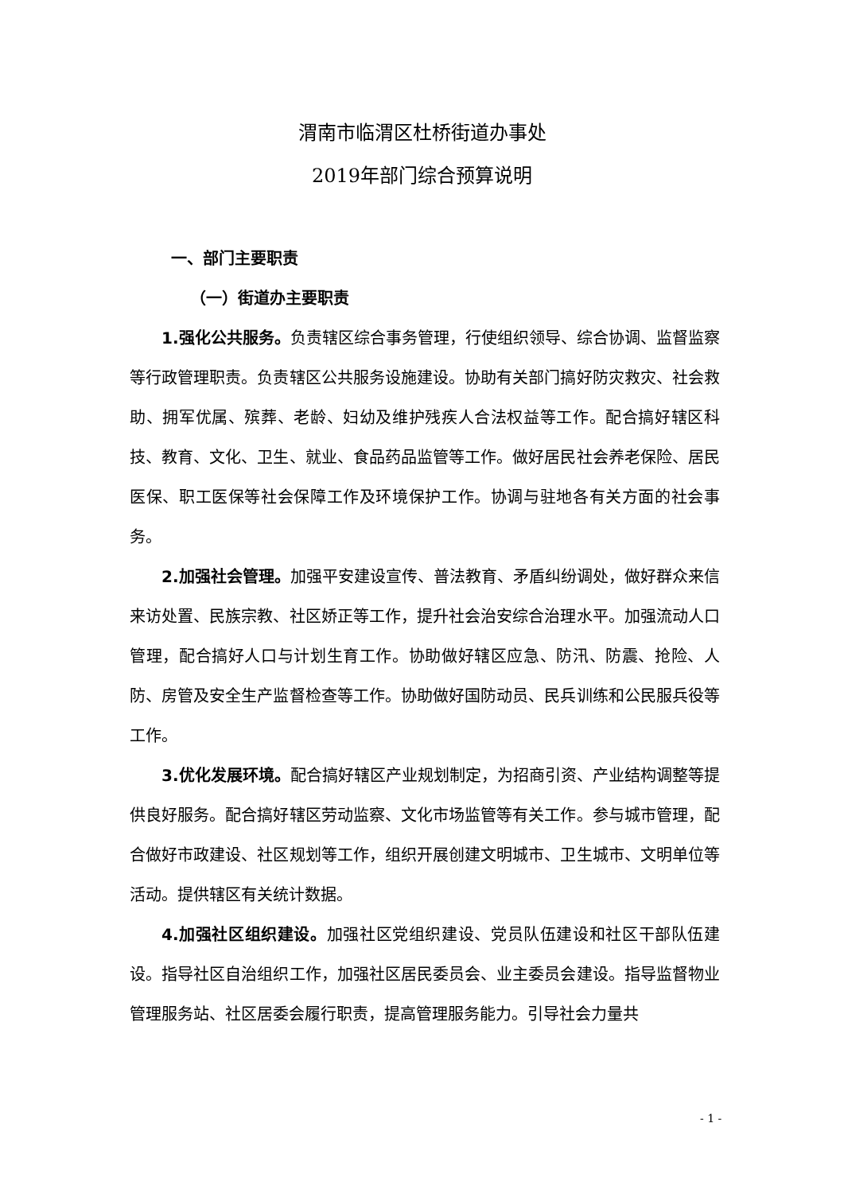渭南市临渭区杜桥街道办事处
2019年部门综合预算说明
一、部门主要职责
（一）街道办主要职责
1.强化公共服务。负责辖区综合事务管理，行使组织领导、综合协调、监督监察等行政管理职责。负责辖区公共服务设施建设。协助有关部门搞好防灾救灾、社会救助、拥军优属、殡葬、老龄、妇幼及维护残疾人合法权益等工作。配合搞好辖区科技、教育、文化、卫生、就业、食品药品监管等工作。做好居民社会养老保险、居民医保、职工医保等社会保障工作及环境保护工作。协调与驻地各有关方面的社会事务。
2.加强社会管理。加强平安建设宣传、普法教育、矛盾纠纷调处，做好群众来信来访处置、民族宗教、社区娇正等工作，提升社会治安综合治理水平。加强流动人口管理，配合搞好人口与计划生育工作。协助做好辖区应急、防汛、防震、抢险、人防、房管及安全生产监督检查等工作。协助做好国防动员、民兵训练和公民服兵役等工作。
3.优化发展环境。配合搞好辖区产业规划制定，为招商引资、产业结构调整等提供良好服务。配合搞好辖区劳动监察、文化市场监管等有关工作。参与城市管理，配合做好市政建设、社区规划等工作，组织开展创建文明城市、卫生城市、文明单位等活动。提供辖区有关统计数据。
4.加强社区组织建设。加强社区党组织建设、党员队伍建设和社区干部队伍建设。指导社区自治组织工作，加强社区居民委员会、业主委员会建设。指导监督物业管理服务站、社区居委会履行职责，提高管理服务能力。引导社会力量共
- 1 -